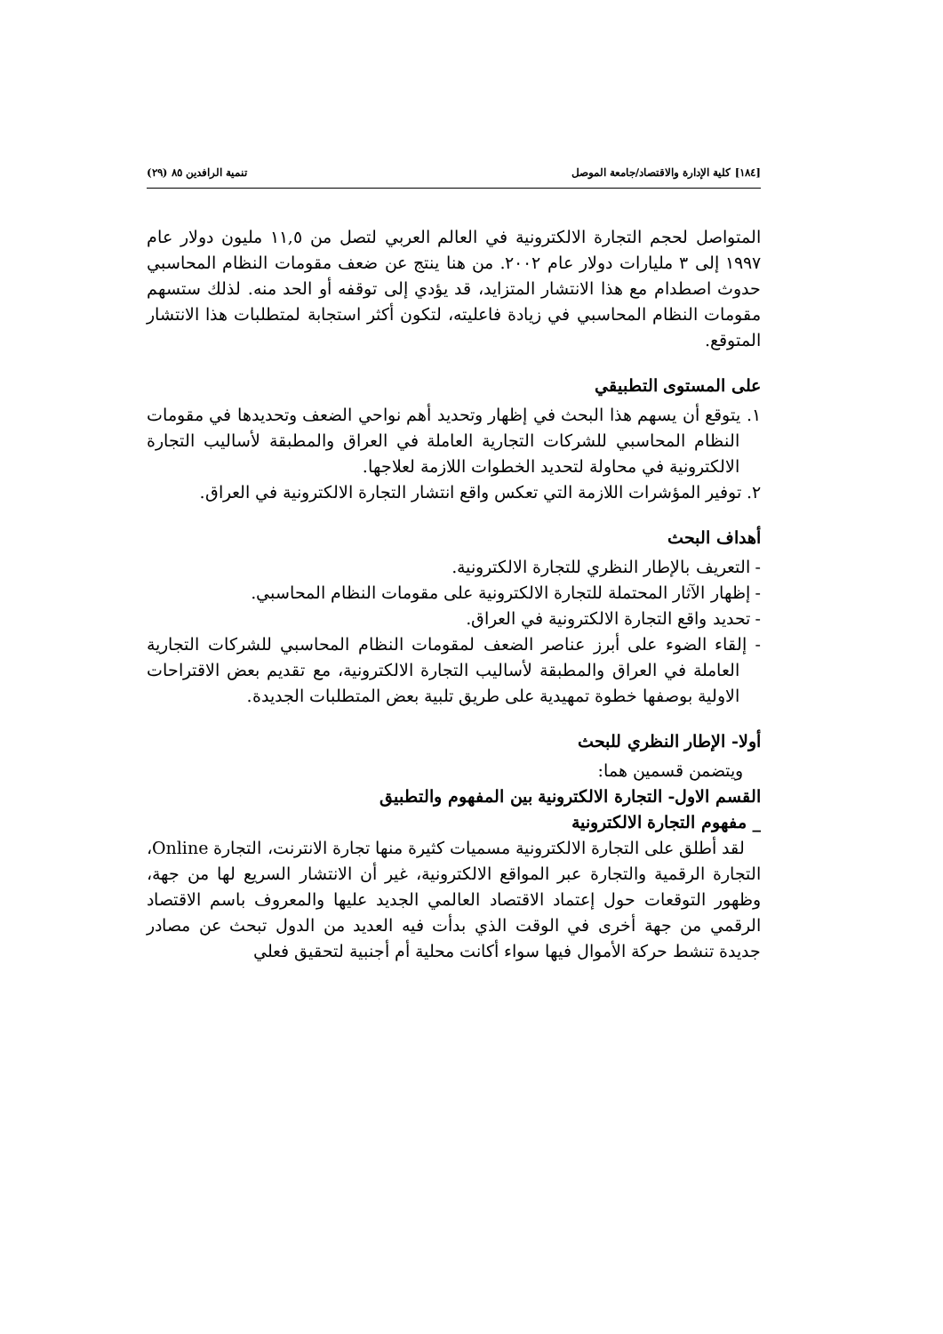[١٨٤] كلية الإدارة والاقتصاد/جامعة الموصل تنمية الرافدين ٨٥ (٢٩)
المتواصل لحجم التجارة الالكترونية في العالم العربي لتصل من ١١,٥ مليون دولار عام ١٩٩٧ إلى ٣ مليارات دولار عام ٢٠٠٢. من هنا ينتج عن ضعف مقومات النظام المحاسبي حدوث اصطدام مع هذا الانتشار المتزايد، قد يؤدي إلى توقفه أو الحد منه. لذلك ستسهم مقومات النظام المحاسبي في زيادة فاعليته، لتكون أكثر استجابة لمتطلبات هذا الانتشار المتوقع.
على المستوى التطبيقي
١. يتوقع أن يسهم هذا البحث في إظهار وتحديد أهم نواحي الضعف وتحديدها في مقومات النظام المحاسبي للشركات التجارية العاملة في العراق والمطبقة لأساليب التجارة الالكترونية في محاولة لتحديد الخطوات اللازمة لعلاجها.
٢. توفير المؤشرات اللازمة التي تعكس واقع انتشار التجارة الالكترونية في العراق.
أهداف البحث
- التعريف بالإطار النظري للتجارة الالكترونية.
- إظهار الآثار المحتملة للتجارة الالكترونية على مقومات النظام المحاسبي.
- تحديد واقع التجارة الالكترونية في العراق.
- إلقاء الضوء على أبرز عناصر الضعف لمقومات النظام المحاسبي للشركات التجارية العاملة في العراق والمطبقة لأساليب التجارة الالكترونية، مع تقديم بعض الاقتراحات الاولية بوصفها خطوة تمهيدية على طريق تلبية بعض المتطلبات الجديدة.
أولا- الإطار النظري للبحث
ويتضمن قسمين هما:
القسم الاول- التجارة الالكترونية بين المفهوم والتطبيق
_ مفهوم التجارة الالكترونية
لقد أطلق على التجارة الالكترونية مسميات كثيرة منها تجارة الانترنت، التجارة Online، التجارة الرقمية والتجارة عبر المواقع الالكترونية، غير أن الانتشار السريع لها من جهة، وظهور التوقعات حول إعتماد الاقتصاد العالمي الجديد عليها والمعروف باسم الاقتصاد الرقمي من جهة أخرى في الوقت الذي بدأت فيه العديد من الدول تبحث عن مصادر جديدة تنشط حركة الأموال فيها سواء أكانت محلية أم أجنبية لتحقيق فعلي